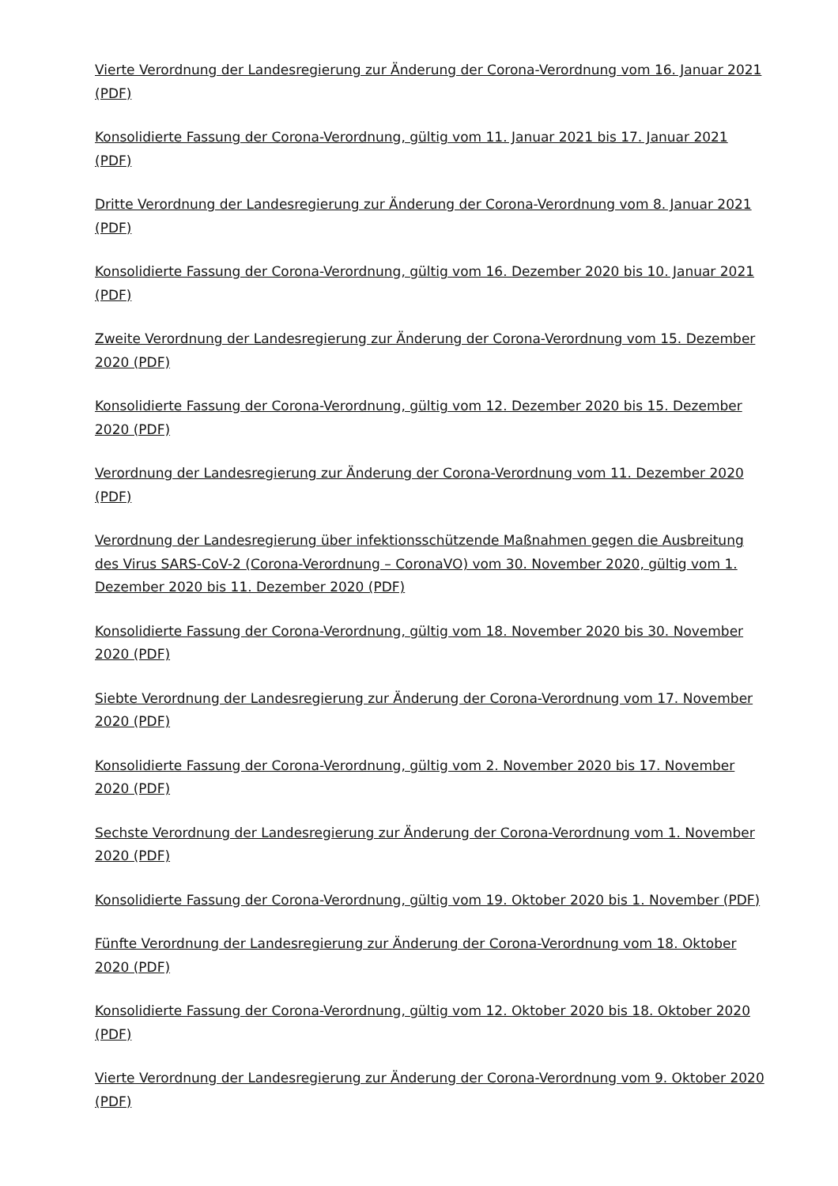Vierte Verordnung der Landesregierung zur Änderung der Corona-Verordnung vom 16. Januar 2021 (PDF)
Konsolidierte Fassung der Corona-Verordnung, gültig vom 11. Januar 2021 bis 17. Januar 2021 (PDF)
Dritte Verordnung der Landesregierung zur Änderung der Corona-Verordnung vom 8. Januar 2021 (PDF)
Konsolidierte Fassung der Corona-Verordnung, gültig vom 16. Dezember 2020 bis 10. Januar 2021 (PDF)
Zweite Verordnung der Landesregierung zur Änderung der Corona-Verordnung vom 15. Dezember 2020 (PDF)
Konsolidierte Fassung der Corona-Verordnung, gültig vom 12. Dezember 2020 bis 15. Dezember 2020 (PDF)
Verordnung der Landesregierung zur Änderung der Corona-Verordnung vom 11. Dezember 2020 (PDF)
Verordnung der Landesregierung über infektionsschützende Maßnahmen gegen die Ausbreitung des Virus SARS-CoV-2 (Corona-Verordnung – CoronaVO) vom 30. November 2020, gültig vom 1. Dezember 2020 bis 11. Dezember 2020 (PDF)
Konsolidierte Fassung der Corona-Verordnung, gültig vom 18. November 2020 bis 30. November 2020 (PDF)
Siebte Verordnung der Landesregierung zur Änderung der Corona-Verordnung vom 17. November 2020 (PDF)
Konsolidierte Fassung der Corona-Verordnung, gültig vom 2. November 2020 bis 17. November 2020 (PDF)
Sechste Verordnung der Landesregierung zur Änderung der Corona-Verordnung vom 1. November 2020 (PDF)
Konsolidierte Fassung der Corona-Verordnung, gültig vom 19. Oktober 2020 bis 1. November (PDF)
Fünfte Verordnung der Landesregierung zur Änderung der Corona-Verordnung vom 18. Oktober 2020 (PDF)
Konsolidierte Fassung der Corona-Verordnung, gültig vom 12. Oktober 2020 bis 18. Oktober 2020 (PDF)
Vierte Verordnung der Landesregierung zur Änderung der Corona-Verordnung vom 9. Oktober 2020 (PDF)